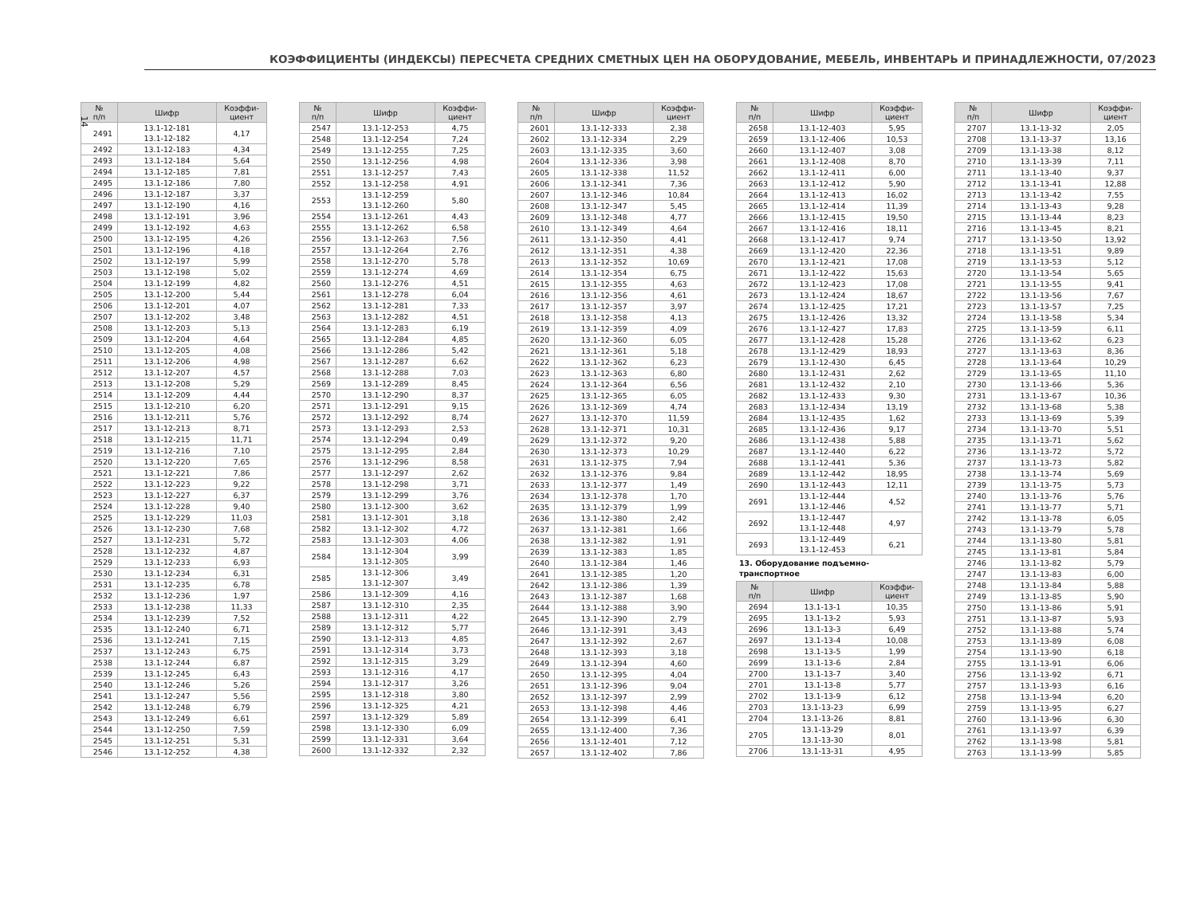14
КОЭФФИЦИЕНТЫ (ИНДЕКСЫ) ПЕРЕСЧЕТА СРЕДНИХ СМЕТНЫХ ЦЕН НА ОБОРУДОВАНИЕ, МЕБЕЛЬ, ИНВЕНТАРЬ И ПРИНАДЛЕЖНОСТИ, 07/2023
| № п/п | Шифр | Коэффи- циент |
| --- | --- | --- |
| 2491 | 13.1-12-181 13.1-12-182 | 4,17 |
| 2492 | 13.1-12-183 | 4,34 |
| 2493 | 13.1-12-184 | 5,64 |
| 2494 | 13.1-12-185 | 7,81 |
| 2495 | 13.1-12-186 | 7,80 |
| 2496 | 13.1-12-187 | 3,37 |
| 2497 | 13.1-12-190 | 4,16 |
| 2498 | 13.1-12-191 | 3,96 |
| 2499 | 13.1-12-192 | 4,63 |
| 2500 | 13.1-12-195 | 4,26 |
| 2501 | 13.1-12-196 | 4,18 |
| 2502 | 13.1-12-197 | 5,99 |
| 2503 | 13.1-12-198 | 5,02 |
| 2504 | 13.1-12-199 | 4,82 |
| 2505 | 13.1-12-200 | 5,44 |
| 2506 | 13.1-12-201 | 4,07 |
| 2507 | 13.1-12-202 | 3,48 |
| 2508 | 13.1-12-203 | 5,13 |
| 2509 | 13.1-12-204 | 4,64 |
| 2510 | 13.1-12-205 | 4,08 |
| 2511 | 13.1-12-206 | 4,98 |
| 2512 | 13.1-12-207 | 4,57 |
| 2513 | 13.1-12-208 | 5,29 |
| 2514 | 13.1-12-209 | 4,44 |
| 2515 | 13.1-12-210 | 6,20 |
| 2516 | 13.1-12-211 | 5,76 |
| 2517 | 13.1-12-213 | 8,71 |
| 2518 | 13.1-12-215 | 11,71 |
| 2519 | 13.1-12-216 | 7,10 |
| 2520 | 13.1-12-220 | 7,65 |
| 2521 | 13.1-12-221 | 7,86 |
| 2522 | 13.1-12-223 | 9,22 |
| 2523 | 13.1-12-227 | 6,37 |
| 2524 | 13.1-12-228 | 9,40 |
| 2525 | 13.1-12-229 | 11,03 |
| 2526 | 13.1-12-230 | 7,68 |
| 2527 | 13.1-12-231 | 5,72 |
| 2528 | 13.1-12-232 | 4,87 |
| 2529 | 13.1-12-233 | 6,93 |
| 2530 | 13.1-12-234 | 6,31 |
| 2531 | 13.1-12-235 | 6,78 |
| 2532 | 13.1-12-236 | 1,97 |
| 2533 | 13.1-12-238 | 11,33 |
| 2534 | 13.1-12-239 | 7,52 |
| 2535 | 13.1-12-240 | 6,71 |
| 2536 | 13.1-12-241 | 7,15 |
| 2537 | 13.1-12-243 | 6,75 |
| 2538 | 13.1-12-244 | 6,87 |
| 2539 | 13.1-12-245 | 6,43 |
| 2540 | 13.1-12-246 | 5,26 |
| 2541 | 13.1-12-247 | 5,56 |
| 2542 | 13.1-12-248 | 6,79 |
| 2543 | 13.1-12-249 | 6,61 |
| 2544 | 13.1-12-250 | 7,59 |
| 2545 | 13.1-12-251 | 5,31 |
| 2546 | 13.1-12-252 | 4,38 |
| № п/п | Шифр | Коэффи- циент |
| --- | --- | --- |
| 2547 | 13.1-12-253 | 4,75 |
| 2548 | 13.1-12-254 | 7,24 |
| 2549 | 13.1-12-255 | 7,25 |
| 2550 | 13.1-12-256 | 4,98 |
| 2551 | 13.1-12-257 | 7,43 |
| 2552 | 13.1-12-258 | 4,91 |
| 2553 | 13.1-12-259 13.1-12-260 | 5,80 |
| 2554 | 13.1-12-261 | 4,43 |
| 2555 | 13.1-12-262 | 6,58 |
| 2556 | 13.1-12-263 | 7,56 |
| 2557 | 13.1-12-264 | 2,76 |
| 2558 | 13.1-12-270 | 5,78 |
| 2559 | 13.1-12-274 | 4,69 |
| 2560 | 13.1-12-276 | 4,51 |
| 2561 | 13.1-12-278 | 6,04 |
| 2562 | 13.1-12-281 | 7,33 |
| 2563 | 13.1-12-282 | 4,51 |
| 2564 | 13.1-12-283 | 6,19 |
| 2565 | 13.1-12-284 | 4,85 |
| 2566 | 13.1-12-286 | 5,42 |
| 2567 | 13.1-12-287 | 6,62 |
| 2568 | 13.1-12-288 | 7,03 |
| 2569 | 13.1-12-289 | 8,45 |
| 2570 | 13.1-12-290 | 8,37 |
| 2571 | 13.1-12-291 | 9,15 |
| 2572 | 13.1-12-292 | 8,74 |
| 2573 | 13.1-12-293 | 2,53 |
| 2574 | 13.1-12-294 | 0,49 |
| 2575 | 13.1-12-295 | 2,84 |
| 2576 | 13.1-12-296 | 8,58 |
| 2577 | 13.1-12-297 | 2,62 |
| 2578 | 13.1-12-298 | 3,71 |
| 2579 | 13.1-12-299 | 3,76 |
| 2580 | 13.1-12-300 | 3,62 |
| 2581 | 13.1-12-301 | 3,18 |
| 2582 | 13.1-12-302 | 4,72 |
| 2583 | 13.1-12-303 | 4,06 |
| 2584 | 13.1-12-304 13.1-12-305 | 3,99 |
| 2585 | 13.1-12-306 13.1-12-307 | 3,49 |
| 2586 | 13.1-12-309 | 4,16 |
| 2587 | 13.1-12-310 | 2,35 |
| 2588 | 13.1-12-311 | 4,22 |
| 2589 | 13.1-12-312 | 5,77 |
| 2590 | 13.1-12-313 | 4,85 |
| 2591 | 13.1-12-314 | 3,73 |
| 2592 | 13.1-12-315 | 3,29 |
| 2593 | 13.1-12-316 | 4,17 |
| 2594 | 13.1-12-317 | 3,26 |
| 2595 | 13.1-12-318 | 3,80 |
| 2596 | 13.1-12-325 | 4,21 |
| 2597 | 13.1-12-329 | 5,89 |
| 2598 | 13.1-12-330 | 6,09 |
| 2599 | 13.1-12-331 | 3,64 |
| 2600 | 13.1-12-332 | 2,32 |
| № п/п | Шифр | Коэффи- циент |
| --- | --- | --- |
| 2601 | 13.1-12-333 | 2,38 |
| 2602 | 13.1-12-334 | 2,29 |
| 2603 | 13.1-12-335 | 3,60 |
| 2604 | 13.1-12-336 | 3,98 |
| 2605 | 13.1-12-338 | 11,52 |
| 2606 | 13.1-12-341 | 7,36 |
| 2607 | 13.1-12-346 | 10,84 |
| 2608 | 13.1-12-347 | 5,45 |
| 2609 | 13.1-12-348 | 4,77 |
| 2610 | 13.1-12-349 | 4,64 |
| 2611 | 13.1-12-350 | 4,41 |
| 2612 | 13.1-12-351 | 4,38 |
| 2613 | 13.1-12-352 | 10,69 |
| 2614 | 13.1-12-354 | 6,75 |
| 2615 | 13.1-12-355 | 4,63 |
| 2616 | 13.1-12-356 | 4,61 |
| 2617 | 13.1-12-357 | 3,97 |
| 2618 | 13.1-12-358 | 4,13 |
| 2619 | 13.1-12-359 | 4,09 |
| 2620 | 13.1-12-360 | 6,05 |
| 2621 | 13.1-12-361 | 5,18 |
| 2622 | 13.1-12-362 | 6,23 |
| 2623 | 13.1-12-363 | 6,80 |
| 2624 | 13.1-12-364 | 6,56 |
| 2625 | 13.1-12-365 | 6,05 |
| 2626 | 13.1-12-369 | 4,74 |
| 2627 | 13.1-12-370 | 11,59 |
| 2628 | 13.1-12-371 | 10,31 |
| 2629 | 13.1-12-372 | 9,20 |
| 2630 | 13.1-12-373 | 10,29 |
| 2631 | 13.1-12-375 | 7,94 |
| 2632 | 13.1-12-376 | 9,84 |
| 2633 | 13.1-12-377 | 1,49 |
| 2634 | 13.1-12-378 | 1,70 |
| 2635 | 13.1-12-379 | 1,99 |
| 2636 | 13.1-12-380 | 2,42 |
| 2637 | 13.1-12-381 | 1,66 |
| 2638 | 13.1-12-382 | 1,91 |
| 2639 | 13.1-12-383 | 1,85 |
| 2640 | 13.1-12-384 | 1,46 |
| 2641 | 13.1-12-385 | 1,20 |
| 2642 | 13.1-12-386 | 1,39 |
| 2643 | 13.1-12-387 | 1,68 |
| 2644 | 13.1-12-388 | 3,90 |
| 2645 | 13.1-12-390 | 2,79 |
| 2646 | 13.1-12-391 | 3,43 |
| 2647 | 13.1-12-392 | 2,67 |
| 2648 | 13.1-12-393 | 3,18 |
| 2649 | 13.1-12-394 | 4,60 |
| 2650 | 13.1-12-395 | 4,04 |
| 2651 | 13.1-12-396 | 9,04 |
| 2652 | 13.1-12-397 | 2,99 |
| 2653 | 13.1-12-398 | 4,46 |
| 2654 | 13.1-12-399 | 6,41 |
| 2655 | 13.1-12-400 | 7,36 |
| 2656 | 13.1-12-401 | 7,12 |
| 2657 | 13.1-12-402 | 7,86 |
| № п/п | Шифр | Коэффи- циент |
| --- | --- | --- |
| 2658 | 13.1-12-403 | 5,95 |
| 2659 | 13.1-12-406 | 10,53 |
| 2660 | 13.1-12-407 | 3,08 |
| 2661 | 13.1-12-408 | 8,70 |
| 2662 | 13.1-12-411 | 6,00 |
| 2663 | 13.1-12-412 | 5,90 |
| 2664 | 13.1-12-413 | 16,02 |
| 2665 | 13.1-12-414 | 11,39 |
| 2666 | 13.1-12-415 | 19,50 |
| 2667 | 13.1-12-416 | 18,11 |
| 2668 | 13.1-12-417 | 9,74 |
| 2669 | 13.1-12-420 | 22,36 |
| 2670 | 13.1-12-421 | 17,08 |
| 2671 | 13.1-12-422 | 15,63 |
| 2672 | 13.1-12-423 | 17,08 |
| 2673 | 13.1-12-424 | 18,67 |
| 2674 | 13.1-12-425 | 17,21 |
| 2675 | 13.1-12-426 | 13,32 |
| 2676 | 13.1-12-427 | 17,83 |
| 2677 | 13.1-12-428 | 15,28 |
| 2678 | 13.1-12-429 | 18,93 |
| 2679 | 13.1-12-430 | 6,45 |
| 2680 | 13.1-12-431 | 2,62 |
| 2681 | 13.1-12-432 | 2,10 |
| 2682 | 13.1-12-433 | 9,30 |
| 2683 | 13.1-12-434 | 13,19 |
| 2684 | 13.1-12-435 | 1,62 |
| 2685 | 13.1-12-436 | 9,17 |
| 2686 | 13.1-12-438 | 5,88 |
| 2687 | 13.1-12-440 | 6,22 |
| 2688 | 13.1-12-441 | 5,36 |
| 2689 | 13.1-12-442 | 18,95 |
| 2690 | 13.1-12-443 | 12,11 |
| 2691 | 13.1-12-444 13.1-12-446 | 4,52 |
| 2692 | 13.1-12-447 13.1-12-448 | 4,97 |
| 2693 | 13.1-12-449 13.1-12-453 | 6,21 |
13. Оборудование подъемно-
транспортное
| № п/п | Шифр | Коэффи- циент |
| --- | --- | --- |
| 2694 | 13.1-13-1 | 10,35 |
| 2695 | 13.1-13-2 | 5,93 |
| 2696 | 13.1-13-3 | 6,49 |
| 2697 | 13.1-13-4 | 10,08 |
| 2698 | 13.1-13-5 | 1,99 |
| 2699 | 13.1-13-6 | 2,84 |
| 2700 | 13.1-13-7 | 3,40 |
| 2701 | 13.1-13-8 | 5,77 |
| 2702 | 13.1-13-9 | 6,12 |
| 2703 | 13.1-13-23 | 6,99 |
| 2704 | 13.1-13-26 | 8,81 |
| 2705 | 13.1-13-29 13.1-13-30 | 8,01 |
| 2706 | 13.1-13-31 | 4,95 |
| № п/п | Шифр | Коэффи- циент |
| --- | --- | --- |
| 2707 | 13.1-13-32 | 2,05 |
| 2708 | 13.1-13-37 | 13,16 |
| 2709 | 13.1-13-38 | 8,12 |
| 2710 | 13.1-13-39 | 7,11 |
| 2711 | 13.1-13-40 | 9,37 |
| 2712 | 13.1-13-41 | 12,88 |
| 2713 | 13.1-13-42 | 7,55 |
| 2714 | 13.1-13-43 | 9,28 |
| 2715 | 13.1-13-44 | 8,23 |
| 2716 | 13.1-13-45 | 8,21 |
| 2717 | 13.1-13-50 | 13,92 |
| 2718 | 13.1-13-51 | 9,89 |
| 2719 | 13.1-13-53 | 5,12 |
| 2720 | 13.1-13-54 | 5,65 |
| 2721 | 13.1-13-55 | 9,41 |
| 2722 | 13.1-13-56 | 7,67 |
| 2723 | 13.1-13-57 | 7,25 |
| 2724 | 13.1-13-58 | 5,34 |
| 2725 | 13.1-13-59 | 6,11 |
| 2726 | 13.1-13-62 | 6,23 |
| 2727 | 13.1-13-63 | 8,36 |
| 2728 | 13.1-13-64 | 10,29 |
| 2729 | 13.1-13-65 | 11,10 |
| 2730 | 13.1-13-66 | 5,36 |
| 2731 | 13.1-13-67 | 10,36 |
| 2732 | 13.1-13-68 | 5,38 |
| 2733 | 13.1-13-69 | 5,39 |
| 2734 | 13.1-13-70 | 5,51 |
| 2735 | 13.1-13-71 | 5,62 |
| 2736 | 13.1-13-72 | 5,72 |
| 2737 | 13.1-13-73 | 5,82 |
| 2738 | 13.1-13-74 | 5,69 |
| 2739 | 13.1-13-75 | 5,73 |
| 2740 | 13.1-13-76 | 5,76 |
| 2741 | 13.1-13-77 | 5,71 |
| 2742 | 13.1-13-78 | 6,05 |
| 2743 | 13.1-13-79 | 5,78 |
| 2744 | 13.1-13-80 | 5,81 |
| 2745 | 13.1-13-81 | 5,84 |
| 2746 | 13.1-13-82 | 5,79 |
| 2747 | 13.1-13-83 | 6,00 |
| 2748 | 13.1-13-84 | 5,88 |
| 2749 | 13.1-13-85 | 5,90 |
| 2750 | 13.1-13-86 | 5,91 |
| 2751 | 13.1-13-87 | 5,93 |
| 2752 | 13.1-13-88 | 5,74 |
| 2753 | 13.1-13-89 | 6,08 |
| 2754 | 13.1-13-90 | 6,18 |
| 2755 | 13.1-13-91 | 6,06 |
| 2756 | 13.1-13-92 | 6,71 |
| 2757 | 13.1-13-93 | 6,16 |
| 2758 | 13.1-13-94 | 6,20 |
| 2759 | 13.1-13-95 | 6,27 |
| 2760 | 13.1-13-96 | 6,30 |
| 2761 | 13.1-13-97 | 6,39 |
| 2762 | 13.1-13-98 | 5,81 |
| 2763 | 13.1-13-99 | 5,85 |